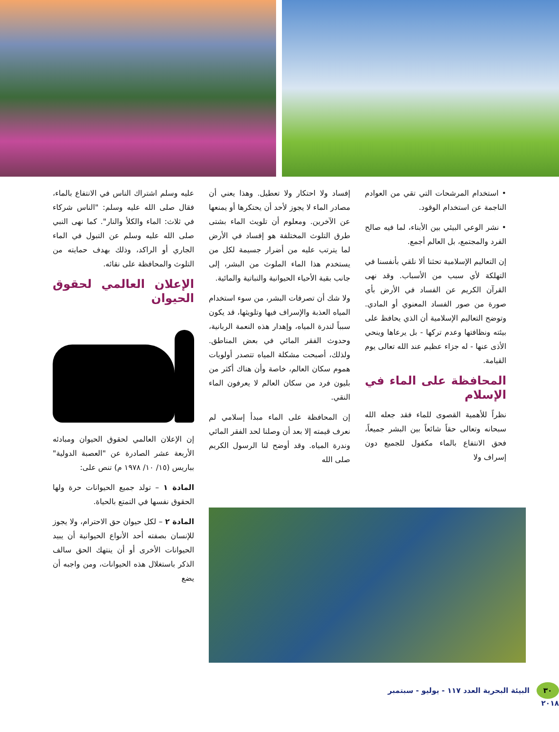• استخدام المرشحات التي تقي من العوادم الناجمة عن استخدام الوقود.
• نشر الوعي البيئي بين الأبناء، لما فيه صالح الفرد والمجتمع، بل العالم أجمع.
إن التعاليم الإسلامية تحثنا ألا نلقي بأنفسنا في التهلكة لأي سبب من الأسباب. وقد نهى القرآن الكريم عن الفساد في الأرض بأي صورة من صور الفساد المعنوي أو المادي. وتوضح التعاليم الإسلامية أن الذي يحافظ على بيئته ونظافتها وعدم تركها - بل يرعاها وينحي الأذى عنها - له جزاء عظيم عند الله تعالى يوم القيامة.
المحافظة على الماء في الإسلام
نظراً للأهمية القصوى للماء فقد جعله الله سبحانه وتعالى حقاً شائعاً بين البشر جميعاً، فحق الانتفاع بالماء مكفول للجميع دون إسراف ولا
إفساد ولا احتكار ولا تعطيل. وهذا يعني أن مصادر الماء لا يجوز لأحد أن يحتكرها أو يمنعها عن الآخرين. ومعلوم أن تلويث الماء بشتى طرق التلوث المختلفة هو إفساد في الأرض لما يترتب عليه من أضرار جسيمة لكل من يستخدم هذا الماء الملوث من البشر، إلى جانب بقية الأحياء الحيوانية والنباتية والمائية.
ولا شك أن تصرفات البشر، من سوء استخدام المياه العذبة والإسراف فيها وتلويثها، قد يكون سبباً لندرة المياه، وإهدار هذه النعمة الربانية، وحدوث الفقر المائي في بعض المناطق. ولذلك، أصبحت مشكلة المياه تتصدر أولويات هموم سكان العالم، خاصة وأن هناك أكثر من بليون فرد من سكان العالم لا يعرفون الماء النقي.
إن المحافظة على الماء مبدأ إسلامي لم نعرف قيمته إلا بعد أن وصلنا لحد الفقر المائي وندرة المياه. وقد أوضح لنا الرسول الكريم صلى الله
عليه وسلم اشتراك الناس في الانتفاع بالماء، فقال صلى الله عليه وسلم: "الناس شركاء في ثلاث: الماء والكلأ والنار". كما نهى النبي صلى الله عليه وسلم عن التبول في الماء الجاري أو الراكد، وذلك بهدف حمايته من التلوث والمحافظة على نقائه.
الإعلان العالمي لحقوق الحيوان
إن الإعلان العالمي لحقوق الحيوان ومبادئه الأربعة عشر الصادرة عن "العصبة الدولية" بباريس (١٥/ ١٠/ ١٩٧٨ م) تنص على:
المادة ١ – تولد جميع الحيوانات حرة ولها الحقوق نفسها في التمتع بالحياة.
المادة ٢ – لكل حيوان حق الاحترام، ولا يجوز للإنسان بصفته أحد الأنواع الحيوانية أن يبيد الحيوانات الأخرى أو أن ينتهك الحق سالف الذكر باستغلال هذه الحيوانات، ومن واجبه أن يضع
٣٠ البيئة البحرية العدد ١١٧ - يوليو - سبتمبر ٢٠١٨